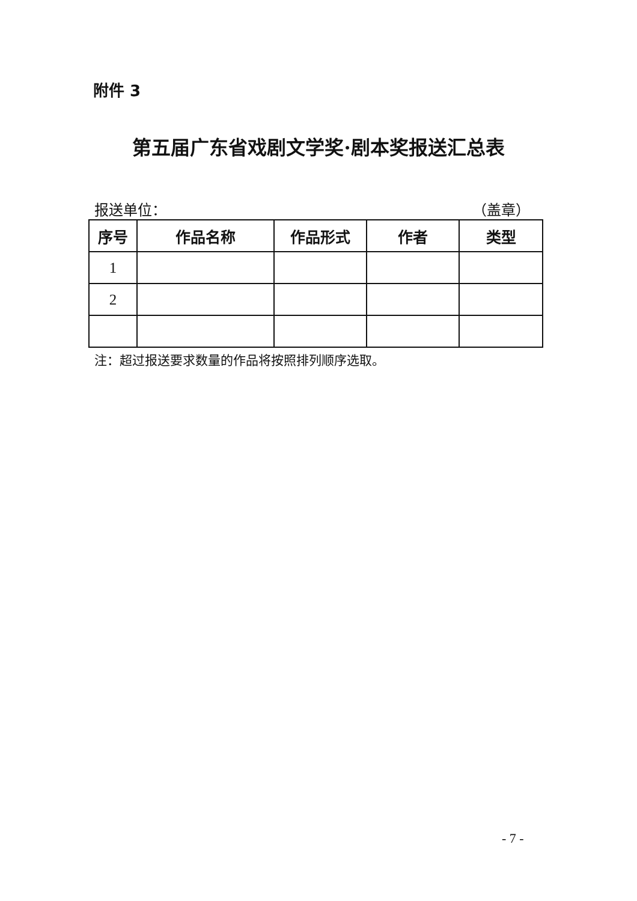附件 3
第五届广东省戏剧文学奖·剧本奖报送汇总表
报送单位： （盖章）
| 序号 | 作品名称 | 作品形式 | 作者 | 类型 |
| --- | --- | --- | --- | --- |
| 1 | | | | |
| 2 | | | | |
注：超过报送要求数量的作品将按照排列顺序选取。
- 7 -